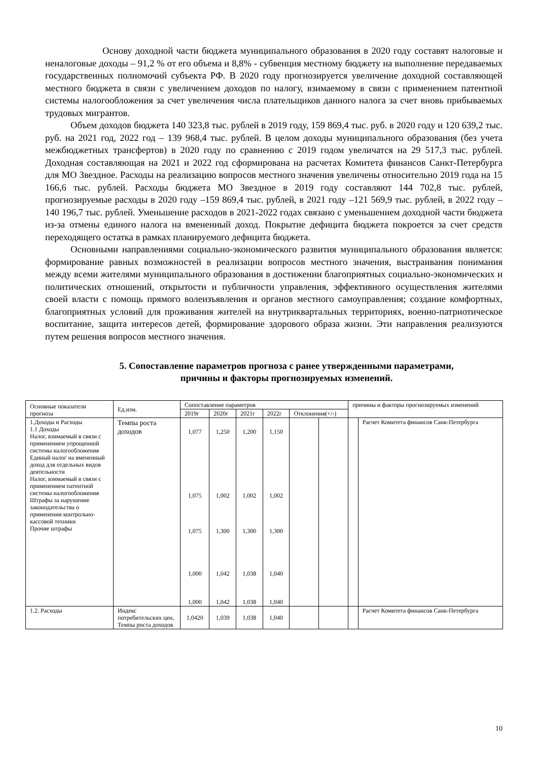Основу доходной части бюджета муниципального образования в 2020 году составят налоговые и неналоговые доходы – 91,2 % от его объема и 8,8% - субвенция местному бюджету на выполнение передаваемых государственных полномочий субъекта РФ. В 2020 году прогнозируется увеличение доходной составляющей местного бюджета в связи с увеличением доходов по налогу, взимаемому в связи с применением патентной системы налогообложения за счет увеличения числа плательщиков данного налога за счет вновь прибываемых трудовых мигрантов.
Объем доходов бюджета 140 323,8 тыс. рублей в 2019 году, 159 869,4 тыс. руб. в 2020 году и 120 639,2 тыс. руб. на 2021 год, 2022 год – 139 968,4 тыс. рублей. В целом доходы муниципального образования (без учета межбюджетных трансфертов) в 2020 году по сравнению с 2019 годом увеличатся на 29 517,3 тыс. рублей. Доходная составляющая на 2021 и 2022 год сформирована на расчетах Комитета финансов Санкт-Петербурга для МО Звездное. Расходы на реализацию вопросов местного значения увеличены относительно 2019 года на 15 166,6 тыс. рублей. Расходы бюджета МО Звездное в 2019 году составляют 144 702,8 тыс. рублей, прогнозируемые расходы в 2020 году –159 869,4 тыс. рублей, в 2021 году –121 569,9 тыс. рублей, в 2022 году –140 196,7 тыс. рублей. Уменьшение расходов в 2021-2022 годах связано с уменьшением доходной части бюджета из-за отмены единого налога на вмененный доход. Покрытие дефицита бюджета покроется за счет средств переходящего остатка в рамках планируемого дефицита бюджета.
Основными направлениями социально-экономического развития муниципального образования является: формирование равных возможностей в реализации вопросов местного значения, выстраивания понимания между всеми жителями муниципального образования в достижении благоприятных социально-экономических и политических отношений, открытости и публичности управления, эффективного осуществления жителями своей власти с помощь прямого волеизъявления и органов местного самоуправления; создание комфортных, благоприятных условий для проживания жителей на внутриквартальных территориях, военно-патриотическое воспитание, защита интересов детей, формирование здорового образа жизни. Эти направления реализуются путем решения вопросов местного значения.
5. Сопоставление параметров прогноза с ранее утвержденными параметрами,
причины и факторы прогнозируемых изменений.
| Основные показатели прогноза | Ед.изм. | Сопоставление параметров | | | | | | причины и факторы прогнозируемых изменений | |
| --- | --- | --- | --- | --- | --- | --- | --- | --- | --- |
| | | 2019г | 2020г | 2021г | 2022г | Отклонения(+/-) | | | |
| 1.Доходы и Расходы 1.1 Доходы Налог, взимаемый в связи с применением упрощенной системы налогообложения Единый налог на вмененный доход для отдельных видов деятельности Налог, взимаемый в связи с применением патентной системы налогообложения Штрафы за нарушение законодательства о применении контрольно-кассовой техники Прочие штрафы | Темпы роста доходов | 1,077 1,075 1,075 1,000 1,000 | 1,250 1,002 1,300 1,042 1,042 | 1,200 1,002 1,300 1,038 1,038 | 1,150 1,002 1,300 1,040 1,040 | | | | Расчет Комитета финансов Санк-Петербурга |
| 1.2. Расходы | Индекс потребительских цен, Темпы роста доходов | 1,0420 | 1,039 | 1,038 | 1,040 | | | | Расчет Комитета финансов Санк-Петербурга |
10